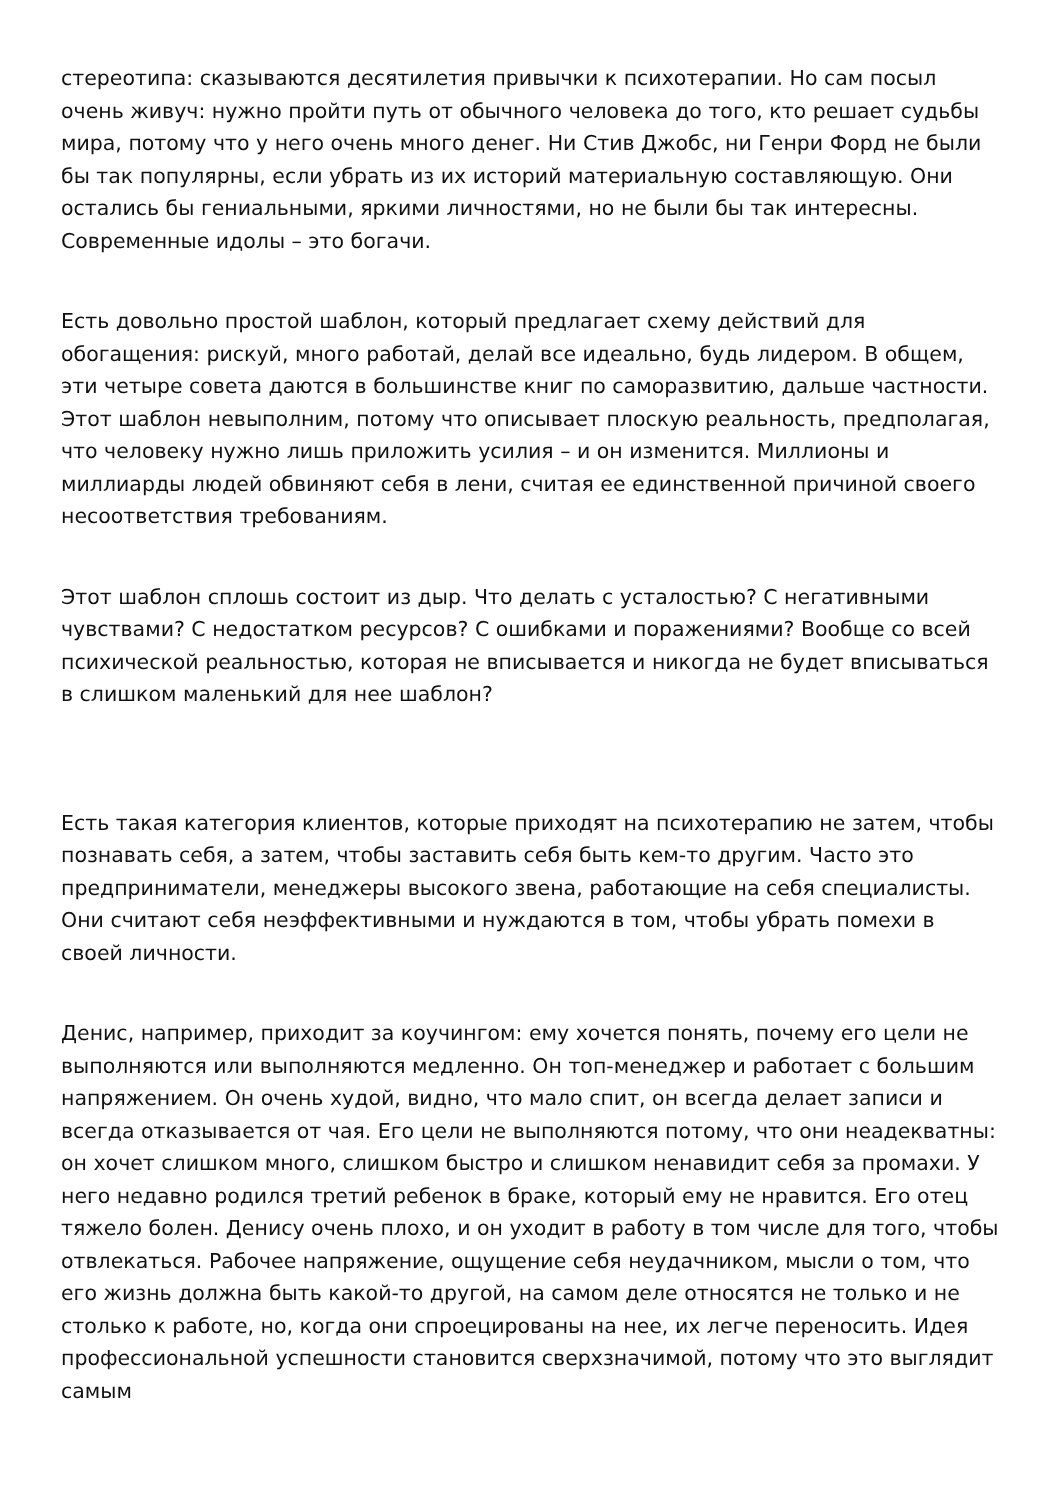стереотипа: сказываются десятилетия привычки к психотерапии. Но сам посыл очень живуч: нужно пройти путь от обычного человека до того, кто решает судьбы мира, потому что у него очень много денег. Ни Стив Джобс, ни Генри Форд не были бы так популярны, если убрать из их историй материальную составляющую. Они остались бы гениальными, яркими личностями, но не были бы так интересны. Современные идолы – это богачи.
Есть довольно простой шаблон, который предлагает схему действий для обогащения: рискуй, много работай, делай все идеально, будь лидером. В общем, эти четыре совета даются в большинстве книг по саморазвитию, дальше частности. Этот шаблон невыполним, потому что описывает плоскую реальность, предполагая, что человеку нужно лишь приложить усилия – и он изменится. Миллионы и миллиарды людей обвиняют себя в лени, считая ее единственной причиной своего несоответствия требованиям.
Этот шаблон сплошь состоит из дыр. Что делать с усталостью? С негативными чувствами? С недостатком ресурсов? С ошибками и поражениями? Вообще со всей психической реальностью, которая не вписывается и никогда не будет вписываться в слишком маленький для нее шаблон?
Есть такая категория клиентов, которые приходят на психотерапию не затем, чтобы познавать себя, а затем, чтобы заставить себя быть кем-то другим. Часто это предприниматели, менеджеры высокого звена, работающие на себя специалисты. Они считают себя неэффективными и нуждаются в том, чтобы убрать помехи в своей личности.
Денис, например, приходит за коучингом: ему хочется понять, почему его цели не выполняются или выполняются медленно. Он топ-менеджер и работает с большим напряжением. Он очень худой, видно, что мало спит, он всегда делает записи и всегда отказывается от чая. Его цели не выполняются потому, что они неадекватны: он хочет слишком много, слишком быстро и слишком ненавидит себя за промахи. У него недавно родился третий ребенок в браке, который ему не нравится. Его отец тяжело болен. Денису очень плохо, и он уходит в работу в том числе для того, чтобы отвлекаться. Рабочее напряжение, ощущение себя неудачником, мысли о том, что его жизнь должна быть какой-то другой, на самом деле относятся не только и не столько к работе, но, когда они спроецированы на нее, их легче переносить. Идея профессиональной успешности становится сверхзначимой, потому что это выглядит самым